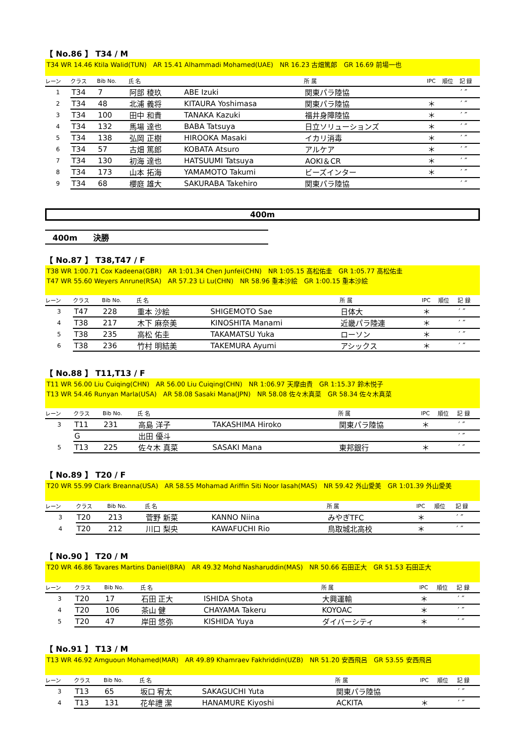【 No.86 】 T34 / M
T34 WR 14.46 Ktila Walid(TUN)　AR 15.41 Alhammadi Mohamed(UAE)　NR 16.23 古畑篤郎　GR 16.69 前場一也
| レーン | クラス | Bib No. | 氏 名 | | 所 属 | IPC | 順位 | 記 録 |
| --- | --- | --- | --- | --- | --- | --- | --- | --- |
| 1 | T34 | 7 | 阿部 稜玖 | ABE Izuki | 関東パラ陸協 | | | ′ ″ |
| 2 | T34 | 48 | 北浦 義将 | KITAURA Yoshimasa | 関東パラ陸協 | ＊ | | ′ ″ |
| 3 | T34 | 100 | 田中 和貴 | TANAKA Kazuki | 福井身障陸協 | ＊ | | ′ ″ |
| 4 | T34 | 132 | 馬場 達也 | BABA Tatsuya | 日立ソリューションズ | ＊ | | ′ ″ |
| 5 | T34 | 138 | 弘岡 正樹 | HIROOKA Masaki | イカリ消毒 | ＊ | | ′ ″ |
| 6 | T34 | 57 | 古畑 篤郎 | KOBATA Atsuro | アルケア | ＊ | | ′ ″ |
| 7 | T34 | 130 | 初海 達也 | HATSUUMI Tatsuya | AOKI＆CR | ＊ | | ′ ″ |
| 8 | T34 | 173 | 山本 拓海 | YAMAMOTO Takumi | ビーズインター | ＊ | | ′ ″ |
| 9 | T34 | 68 | 櫻庭 雄大 | SAKURABA Takehiro | 関東パラ陸協 | | | ′ ″ |
400m
400m　　決勝
【 No.87 】 T38,T47 / F
T38 WR 1:00.71 Cox Kadeena(GBR)　AR 1:01.34 Chen Junfei(CHN)　NR 1:05.15 髙松佑圭　GR 1:05.77 髙松佑圭
T47 WR 55.60 Weyers Anrune(RSA)　AR 57.23 Li Lu(CHN)　NR 58.96 重本沙絵　GR 1:00.15 重本沙絵
| レーン | クラス | Bib No. | 氏 名 | | 所 属 | IPC | 順位 | 記 録 |
| --- | --- | --- | --- | --- | --- | --- | --- | --- |
| 3 | T47 | 228 | 重本 沙絵 | SHIGEMOTO Sae | 日体大 | ＊ | | ′ ″ |
| 4 | T38 | 217 | 木下 麻奈美 | KINOSHITA Manami | 近畿パラ陸連 | ＊ | | ′ ″ |
| 5 | T38 | 235 | 高松 佑圭 | TAKAMATSU Yuka | ローソン | ＊ | | ′ ″ |
| 6 | T38 | 236 | 竹村 明結美 | TAKEMURA Ayumi | アシックス | ＊ | | ′ ″ |
【 No.88 】 T11,T13 / F
T11 WR 56.00 Liu Cuiqing(CHN)　AR 56.00 Liu Cuiqing(CHN)　NR 1:06.97 天摩由貴　GR 1:15.37 鈴木悦子
T13 WR 54.46 Runyan Marla(USA)　AR 58.08 Sasaki Mana(JPN)　NR 58.08 佐々木真菜　GR 58.34 佐々木真菜
| レーン | クラス | Bib No. | 氏 名 | | 所 属 | IPC | 順位 | 記 録 |
| --- | --- | --- | --- | --- | --- | --- | --- | --- |
| 3 | T11 | 231 | 高島 洋子 | TAKASHIMA Hiroko | 関東パラ陸協 | ＊ | | ′ ″ |
| | G | | 出田 優斗 | | | | | ′ ″ |
| 5 | T13 | 225 | 佐々木 真菜 | SASAKI Mana | 東邦銀行 | ＊ | | ′ ″ |
【 No.89 】 T20 / F
T20 WR 55.99 Clark Breanna(USA)　AR 58.55 Mohamad Ariffin Siti Noor Iasah(MAS)　NR 59.42 外山愛美　GR 1:01.39 外山愛美
| レーン | クラス | Bib No. | 氏 名 | | 所 属 | IPC | 順位 | 記 録 |
| --- | --- | --- | --- | --- | --- | --- | --- | --- |
| 3 | T20 | 213 | 菅野 新菜 | KANNO Niina | みやぎTFC | ＊ | | ′ ″ |
| 4 | T20 | 212 | 川口 梨央 | KAWAFUCHI Rio | 鳥取城北高校 | ＊ | | ′ ″ |
【 No.90 】 T20 / M
T20 WR 46.86 Tavares Martins Daniel(BRA)　AR 49.32 Mohd Nasharuddin(MAS)　NR 50.66 石田正大　GR 51.53 石田正大
| レーン | クラス | Bib No. | 氏 名 | | 所 属 | IPC | 順位 | 記 録 |
| --- | --- | --- | --- | --- | --- | --- | --- | --- |
| 3 | T20 | 17 | 石田 正大 | ISHIDA Shota | 大興運輸 | ＊ | | ′ ″ |
| 4 | T20 | 106 | 茶山 健 | CHAYAMA Takeru | KOYOAC | ＊ | | ′ ″ |
| 5 | T20 | 47 | 岸田 悠弥 | KISHIDA Yuya | ダイバーシティ | ＊ | | ′ ″ |
【 No.91 】 T13 / M
T13 WR 46.92 Amguoun Mohamed(MAR)　AR 49.89 Khamraev Fakhriddin(UZB)　NR 51.20 安西飛呂　GR 53.55 安西飛呂
| レーン | クラス | Bib No. | 氏 名 | | 所 属 | IPC | 順位 | 記 録 |
| --- | --- | --- | --- | --- | --- | --- | --- | --- |
| 3 | T13 | 65 | 坂口 宥太 | SAKAGUCHI Yuta | 関東パラ陸協 | | | ′ ″ |
| 4 | T13 | 131 | 花牟禮 潔 | HANAMURE Kiyoshi | ACKITA | ＊ | | ′ ″ |